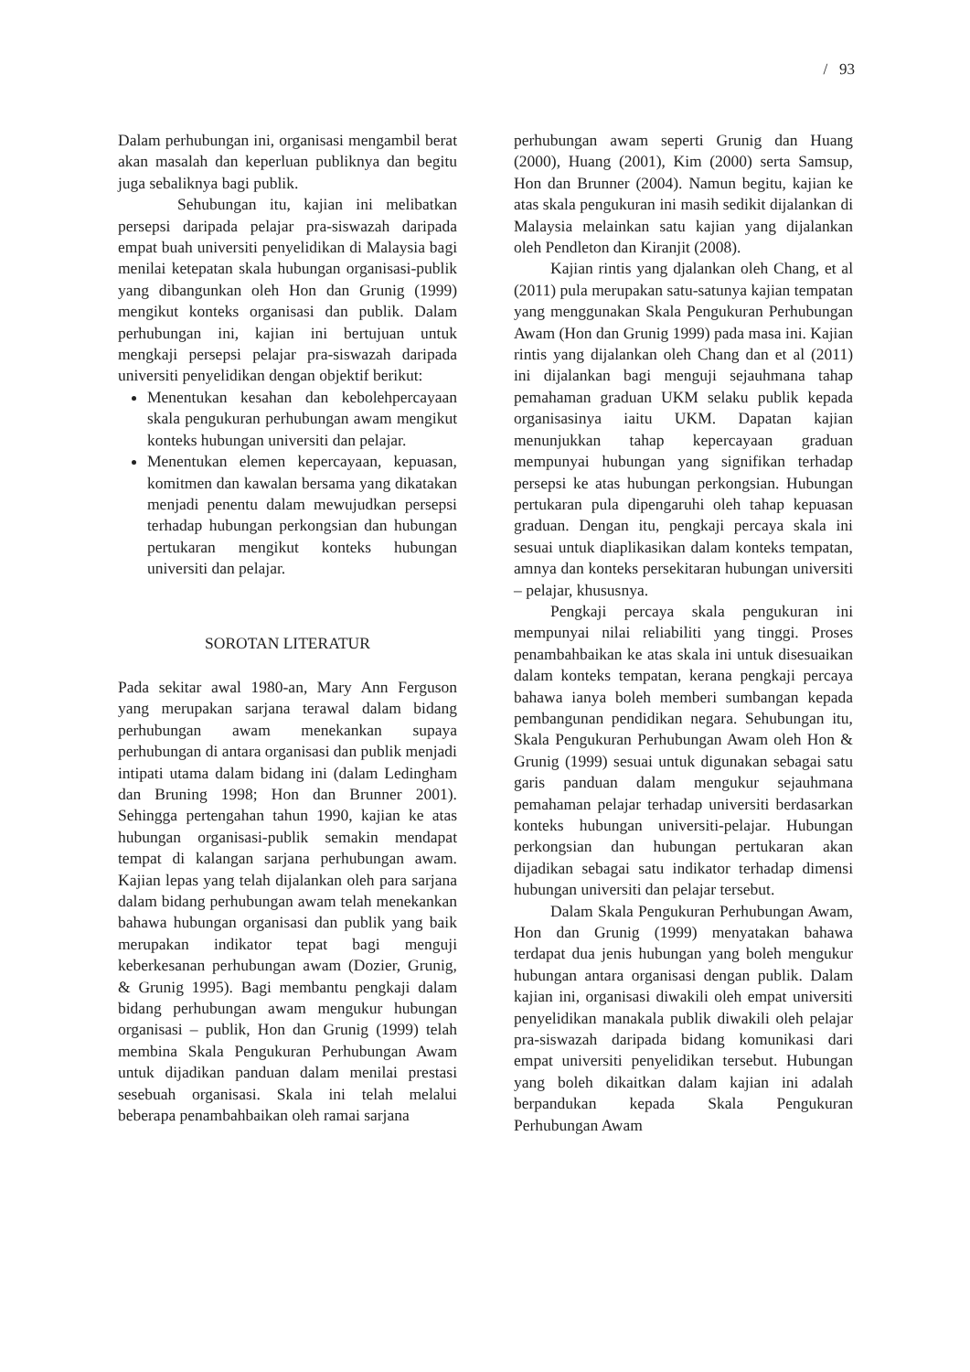/ 93
Dalam perhubungan ini, organisasi mengambil berat akan masalah dan keperluan publiknya dan begitu juga sebaliknya bagi publik.
Sehubungan itu, kajian ini melibatkan persepsi daripada pelajar pra-siswazah daripada empat buah universiti penyelidikan di Malaysia bagi menilai ketepatan skala hubungan organisasi-publik yang dibangunkan oleh Hon dan Grunig (1999) mengikut konteks organisasi dan publik. Dalam perhubungan ini, kajian ini bertujuan untuk mengkaji persepsi pelajar pra-siswazah daripada universiti penyelidikan dengan objektif berikut:
Menentukan kesahan dan kebolehpercayaan skala pengukuran perhubungan awam mengikut konteks hubungan universiti dan pelajar.
Menentukan elemen kepercayaan, kepuasan, komitmen dan kawalan bersama yang dikatakan menjadi penentu dalam mewujudkan persepsi terhadap hubungan perkongsian dan hubungan pertukaran mengikut konteks hubungan universiti dan pelajar.
SOROTAN LITERATUR
Pada sekitar awal 1980-an, Mary Ann Ferguson yang merupakan sarjana terawal dalam bidang perhubungan awam menekankan supaya perhubungan di antara organisasi dan publik menjadi intipati utama dalam bidang ini (dalam Ledingham dan Bruning 1998; Hon dan Brunner 2001). Sehingga pertengahan tahun 1990, kajian ke atas hubungan organisasi-publik semakin mendapat tempat di kalangan sarjana perhubungan awam. Kajian lepas yang telah dijalankan oleh para sarjana dalam bidang perhubungan awam telah menekankan bahawa hubungan organisasi dan publik yang baik merupakan indikator tepat bagi menguji keberkesanan perhubungan awam (Dozier, Grunig, & Grunig 1995). Bagi membantu pengkaji dalam bidang perhubungan awam mengukur hubungan organisasi – publik, Hon dan Grunig (1999) telah membina Skala Pengukuran Perhubungan Awam untuk dijadikan panduan dalam menilai prestasi sesebuah organisasi. Skala ini telah melalui beberapa penambahbaikan oleh ramai sarjana
perhubungan awam seperti Grunig dan Huang (2000), Huang (2001), Kim (2000) serta Samsup, Hon dan Brunner (2004). Namun begitu, kajian ke atas skala pengukuran ini masih sedikit dijalankan di Malaysia melainkan satu kajian yang dijalankan oleh Pendleton dan Kiranjit (2008).
Kajian rintis yang djalankan oleh Chang, et al (2011) pula merupakan satu-satunya kajian tempatan yang menggunakan Skala Pengukuran Perhubungan Awam (Hon dan Grunig 1999) pada masa ini. Kajian rintis yang dijalankan oleh Chang dan et al (2011) ini dijalankan bagi menguji sejauhmana tahap pemahaman graduan UKM selaku publik kepada organisasinya iaitu UKM. Dapatan kajian menunjukkan tahap kepercayaan graduan mempunyai hubungan yang signifikan terhadap persepsi ke atas hubungan perkongsian. Hubungan pertukaran pula dipengaruhi oleh tahap kepuasan graduan. Dengan itu, pengkaji percaya skala ini sesuai untuk diaplikasikan dalam konteks tempatan, amnya dan konteks persekitaran hubungan universiti – pelajar, khususnya.
Pengkaji percaya skala pengukuran ini mempunyai nilai reliabiliti yang tinggi. Proses penambahbaikan ke atas skala ini untuk disesuaikan dalam konteks tempatan, kerana pengkaji percaya bahawa ianya boleh memberi sumbangan kepada pembangunan pendidikan negara. Sehubungan itu, Skala Pengukuran Perhubungan Awam oleh Hon & Grunig (1999) sesuai untuk digunakan sebagai satu garis panduan dalam mengukur sejauhmana pemahaman pelajar terhadap universiti berdasarkan konteks hubungan universiti-pelajar. Hubungan perkongsian dan hubungan pertukaran akan dijadikan sebagai satu indikator terhadap dimensi hubungan universiti dan pelajar tersebut.
Dalam Skala Pengukuran Perhubungan Awam, Hon dan Grunig (1999) menyatakan bahawa terdapat dua jenis hubungan yang boleh mengukur hubungan antara organisasi dengan publik. Dalam kajian ini, organisasi diwakili oleh empat universiti penyelidikan manakala publik diwakili oleh pelajar pra-siswazah daripada bidang komunikasi dari empat universiti penyelidikan tersebut. Hubungan yang boleh dikaitkan dalam kajian ini adalah berpandukan kepada Skala Pengukuran Perhubungan Awam